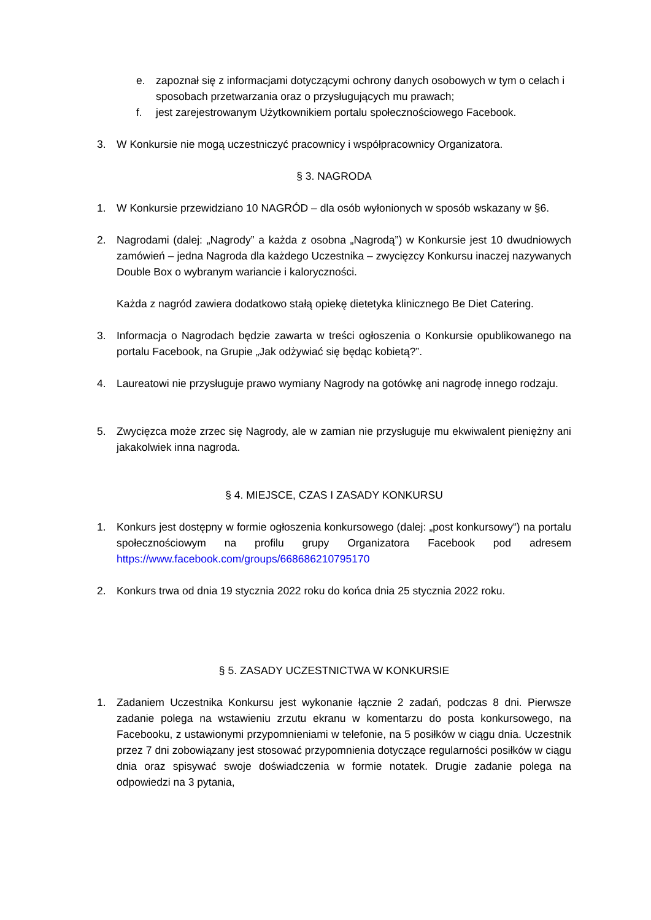e. zapoznał się z informacjami dotyczącymi ochrony danych osobowych w tym o celach i sposobach przetwarzania oraz o przysługujących mu prawach;
f. jest zarejestrowanym Użytkownikiem portalu społecznościowego Facebook.
3. W Konkursie nie mogą uczestniczyć pracownicy i współpracownicy Organizatora.
§ 3. NAGRODA
1. W Konkursie przewidziano 10 NAGRÓD – dla osób wyłonionych w sposób wskazany w §6.
2. Nagrodami (dalej: „Nagrody” a każda z osobna „Nagrodą”) w Konkursie jest 10 dwudniowych zamówień – jedna Nagroda dla każdego Uczestnika – zwycięzcy Konkursu inaczej nazywanych Double Box o wybranym wariancie i kaloryczności.
Każda z nagród zawiera dodatkowo stałą opiekę dietetyka klinicznego Be Diet Catering.
3. Informacja o Nagrodach będzie zawarta w treści ogłoszenia o Konkursie opublikowanego na portalu Facebook, na Grupie „Jak odżywiać się będąc kobietą?”.
4. Laureatowi nie przysługuje prawo wymiany Nagrody na gotówkę ani nagrodę innego rodzaju.
5. Zwycięzca może zrzec się Nagrody, ale w zamian nie przysługuje mu ekwiwalent pieniężny ani jakakolwiek inna nagroda.
§ 4. MIEJSCE, CZAS I ZASADY KONKURSU
1. Konkurs jest dostępny w formie ogłoszenia konkursowego (dalej: „post konkursowy“) na portalu społecznościowym na profilu grupy Organizatora Facebook pod adresem https://www.facebook.com/groups/668686210795170
2. Konkurs trwa od dnia 19 stycznia 2022 roku do końca dnia 25 stycznia 2022 roku.
§ 5. ZASADY UCZESTNICTWA W KONKURSIE
1. Zadaniem Uczestnika Konkursu jest wykonanie łącznie 2 zadań, podczas 8 dni. Pierwsze zadanie polega na wstawieniu zrzutu ekranu w komentarzu do posta konkursowego, na Facebooku, z ustawionymi przypomnieniami w telefonie, na 5 posiłków w ciągu dnia. Uczestnik przez 7 dni zobowiązany jest stosować przypomnienia dotyczące regularności posiłków w ciągu dnia oraz spisywać swoje doświadczenia w formie notatek. Drugie zadanie polega na odpowiedzi na 3 pytania,